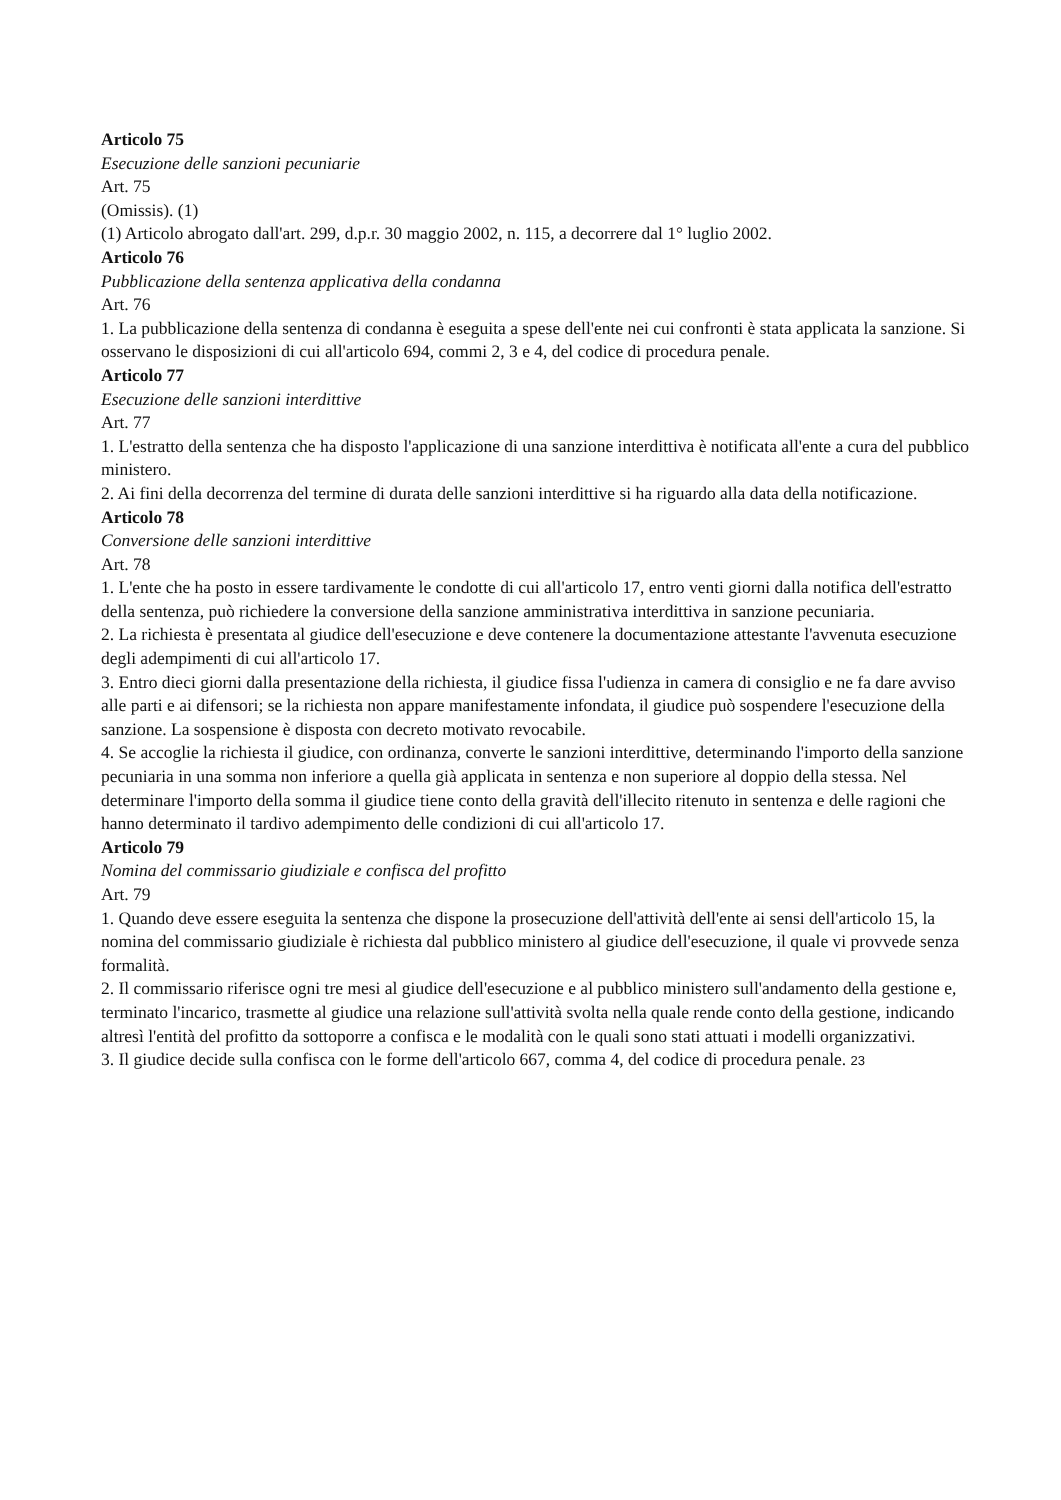Articolo 75
Esecuzione delle sanzioni pecuniarie
Art. 75
(Omissis). (1)
(1) Articolo abrogato dall'art. 299, d.p.r. 30 maggio 2002, n. 115, a decorrere dal 1° luglio 2002.
Articolo 76
Pubblicazione della sentenza applicativa della condanna
Art. 76
1. La pubblicazione della sentenza di condanna è eseguita a spese dell'ente nei cui confronti è stata applicata la sanzione. Si osservano le disposizioni di cui all'articolo 694, commi 2, 3 e 4, del codice di procedura penale.
Articolo 77
Esecuzione delle sanzioni interdittive
Art. 77
1. L'estratto della sentenza che ha disposto l'applicazione di una sanzione interdittiva è notificata all'ente a cura del pubblico ministero.
2. Ai fini della decorrenza del termine di durata delle sanzioni interdittive si ha riguardo alla data della notificazione.
Articolo 78
Conversione delle sanzioni interdittive
Art. 78
1. L'ente che ha posto in essere tardivamente le condotte di cui all'articolo 17, entro venti giorni dalla notifica dell'estratto della sentenza, può richiedere la conversione della sanzione amministrativa interdittiva in sanzione pecuniaria.
2. La richiesta è presentata al giudice dell'esecuzione e deve contenere la documentazione attestante l'avvenuta esecuzione degli adempimenti di cui all'articolo 17.
3. Entro dieci giorni dalla presentazione della richiesta, il giudice fissa l'udienza in camera di consiglio e ne fa dare avviso alle parti e ai difensori; se la richiesta non appare manifestamente infondata, il giudice può sospendere l'esecuzione della sanzione. La sospensione è disposta con decreto motivato revocabile.
4. Se accoglie la richiesta il giudice, con ordinanza, converte le sanzioni interdittive, determinando l'importo della sanzione pecuniaria in una somma non inferiore a quella già applicata in sentenza e non superiore al doppio della stessa. Nel determinare l'importo della somma il giudice tiene conto della gravità dell'illecito ritenuto in sentenza e delle ragioni che hanno determinato il tardivo adempimento delle condizioni di cui all'articolo 17.
Articolo 79
Nomina del commissario giudiziale e confisca del profitto
Art. 79
1. Quando deve essere eseguita la sentenza che dispone la prosecuzione dell'attività dell'ente ai sensi dell'articolo 15, la nomina del commissario giudiziale è richiesta dal pubblico ministero al giudice dell'esecuzione, il quale vi provvede senza formalità.
2. Il commissario riferisce ogni tre mesi al giudice dell'esecuzione e al pubblico ministero sull'andamento della gestione e, terminato l'incarico, trasmette al giudice una relazione sull'attività svolta nella quale rende conto della gestione, indicando altresì l'entità del profitto da sottoporre a confisca e le modalità con le quali sono stati attuati i modelli organizzativi.
3. Il giudice decide sulla confisca con le forme dell'articolo 667, comma 4, del codice di procedura penale. 23